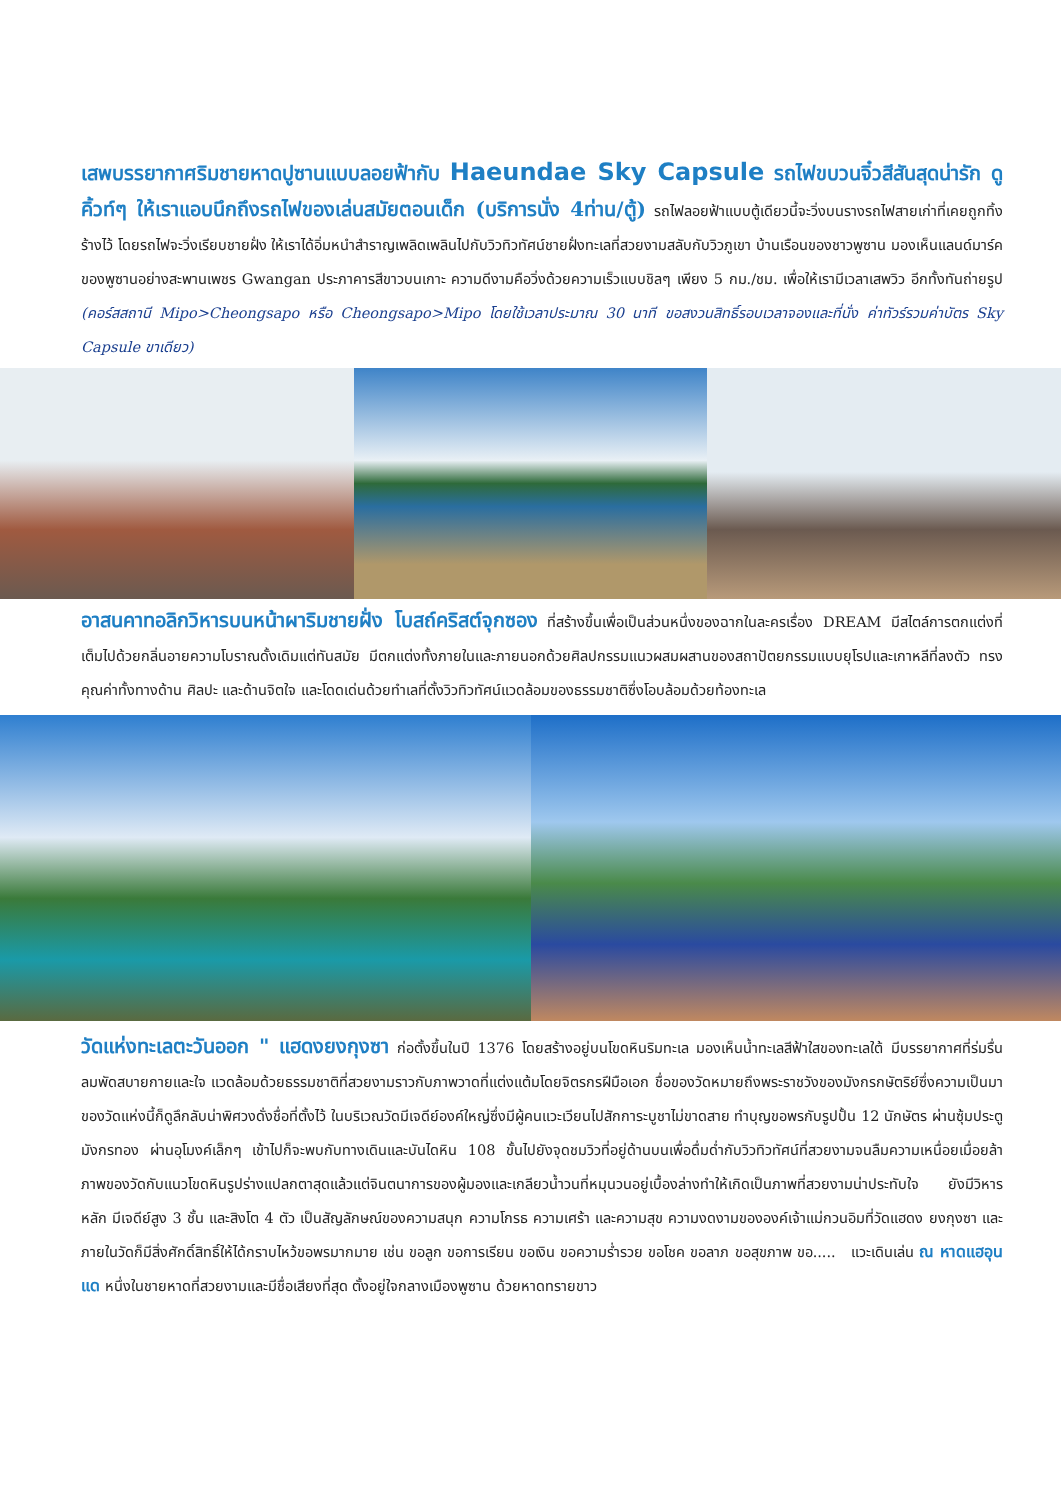เสพบรรยากาศริมชายหาดปูซานแบบลอยฟ้ากับ Haeundae Sky Capsule รถไฟขบวนจิ๋วสีสันสุดน่ารัก ดูคิ้วท์ๆ ให้เราแอบนึกถึงรถไฟของเล่นสมัยตอนเด็ก (บริการนั่ง 4ท่าน/ตู้) รถไฟลอยฟ้าแบบตู้เดียวนี้จะวิ่งบนรางรถไฟสายเก่าที่เคยถูกทิ้งร้างไว้ โดยรถไฟจะวิ่งเรียบชายฝั่ง ให้เราได้อิ่มหนำสำราญเพลิดเพลินไปกับวิวทิวทัศน์ชายฝั่งทะเลที่สวยงามสลับกับวิวภูเขา บ้านเรือนของชาวพูซาน มองเห็นแลนด์มาร์คของพูซานอย่างสะพานเพชร Gwangan ประภาคารสีขาวบนเกาะ ความดีงามคือวิ่งด้วยความเร็วแบบชิลๆ เพียง 5 กม./ชม. เพื่อให้เรามีเวลาเสพวิว อีกทั้งทันถ่ายรูป (คอร์สสถานี Mipo>Cheongsapo หรือ Cheongsapo>Mipo โดยใช้เวลาประมาณ 30 นาที ขอสงวนสิทธิ์รอบเวลาจองและที่นั่ง ค่าทัวร์รวมค่าบัตร Sky Capsule ขาเดียว)
อาสนคาทอลิกวิหารบนหน้าผาริมชายฝั่ง โบสถ์คริสต์จุกซอง ที่สร้างขึ้นเพื่อเป็นส่วนหนึ่งของฉากในละครเรื่อง DREAM มีสไตล์การตกแต่งที่เต็มไปด้วยกลิ่นอายความโบราณดั้งเดิมแต่ทันสมัย มีตกแต่งทั้งภายในและภายนอกด้วยศิลปกรรมแนวผสมผสานของสถาปัตยกรรมแบบยุโรปและเกาหลีที่ลงตัว ทรงคุณค่าทั้งทางด้าน ศิลปะ และด้านจิตใจ และโดดเด่นด้วยทำเลที่ตั้งวิวทิวทัศน์แวดล้อมของธรรมชาติซึ่งโอบล้อมด้วยท้องทะเล
วัดแห่งทะเลตะวันออก " แฮดงยงกุงซา ก่อตั้งขึ้นในปี 1376 โดยสร้างอยู่บนโขดหินริมทะเล มองเห็นน้ำทะเลสีฟ้าใสของทะเลใต้ มีบรรยากาศที่ร่มรื่น ลมพัดสบายกายและใจ แวดล้อมด้วยธรรมชาติที่สวยงามราวกับภาพวาดที่แต่งแต้มโดยจิตรกรฝีมือเอก ชื่อของวัดหมายถึงพระราชวังของมังกรกษัตริย์ซึ่งความเป็นมาของวัดแห่งนี้ก็ดูลึกลับน่าพิศวงดั่งชื่อที่ตั้งไว้ ในบริเวณวัดมีเจดีย์องค์ใหญ่ซึ่งมีผู้คนแวะเวียนไปสักการะบูชาไม่ขาดสาย ทำบุญขอพรกับรูปปั้น 12 นักษัตร ผ่านซุ้มประตูมังกรทอง ผ่านอุโมงค์เล็กๆ เข้าไปก็จะพบกับทางเดินและบันไดหิน 108 ขั้นไปยังจุดชมวิวที่อยู่ด้านบนเพื่อดื่มด่ำกับวิวทิวทัศน์ที่สวยงามจนลืมความเหนื่อยเมื่อยล้า ภาพของวัดกับแนวโขดหินรูปร่างแปลกตาสุดแล้วแต่จินตนาการของผู้มองและเกลียวน้ำวนที่หมุนวนอยู่เบื้องล่างทำให้เกิดเป็นภาพที่สวยงามน่าประทับใจ ยังมีวิหารหลัก มีเจดีย์สูง 3 ชั้น และสิงโต 4 ตัว เป็นสัญลักษณ์ของความสนุก ความโกรธ ความเศร้า และความสุข ความงดงามขององค์เจ้าแม่กวนอิมที่วัดแฮดง ยงกุงซา และภายในวัดก็มีสิ่งศักดิ์สิทธิ์ให้ได้กราบไหว้ขอพรมากมาย เช่น ขอลูก ขอการเรียน ขอเงิน ขอความร่ำรวย ขอโชค ขอลาภ ขอสุขภาพ ขอ..... แวะเดินเล่น ณ หาดแฮอุนแด หนึ่งในชายหาดที่สวยงามและมีชื่อเสียงที่สุด ตั้งอยู่ใจกลางเมืองพูซาน ด้วยหาดทรายขาว